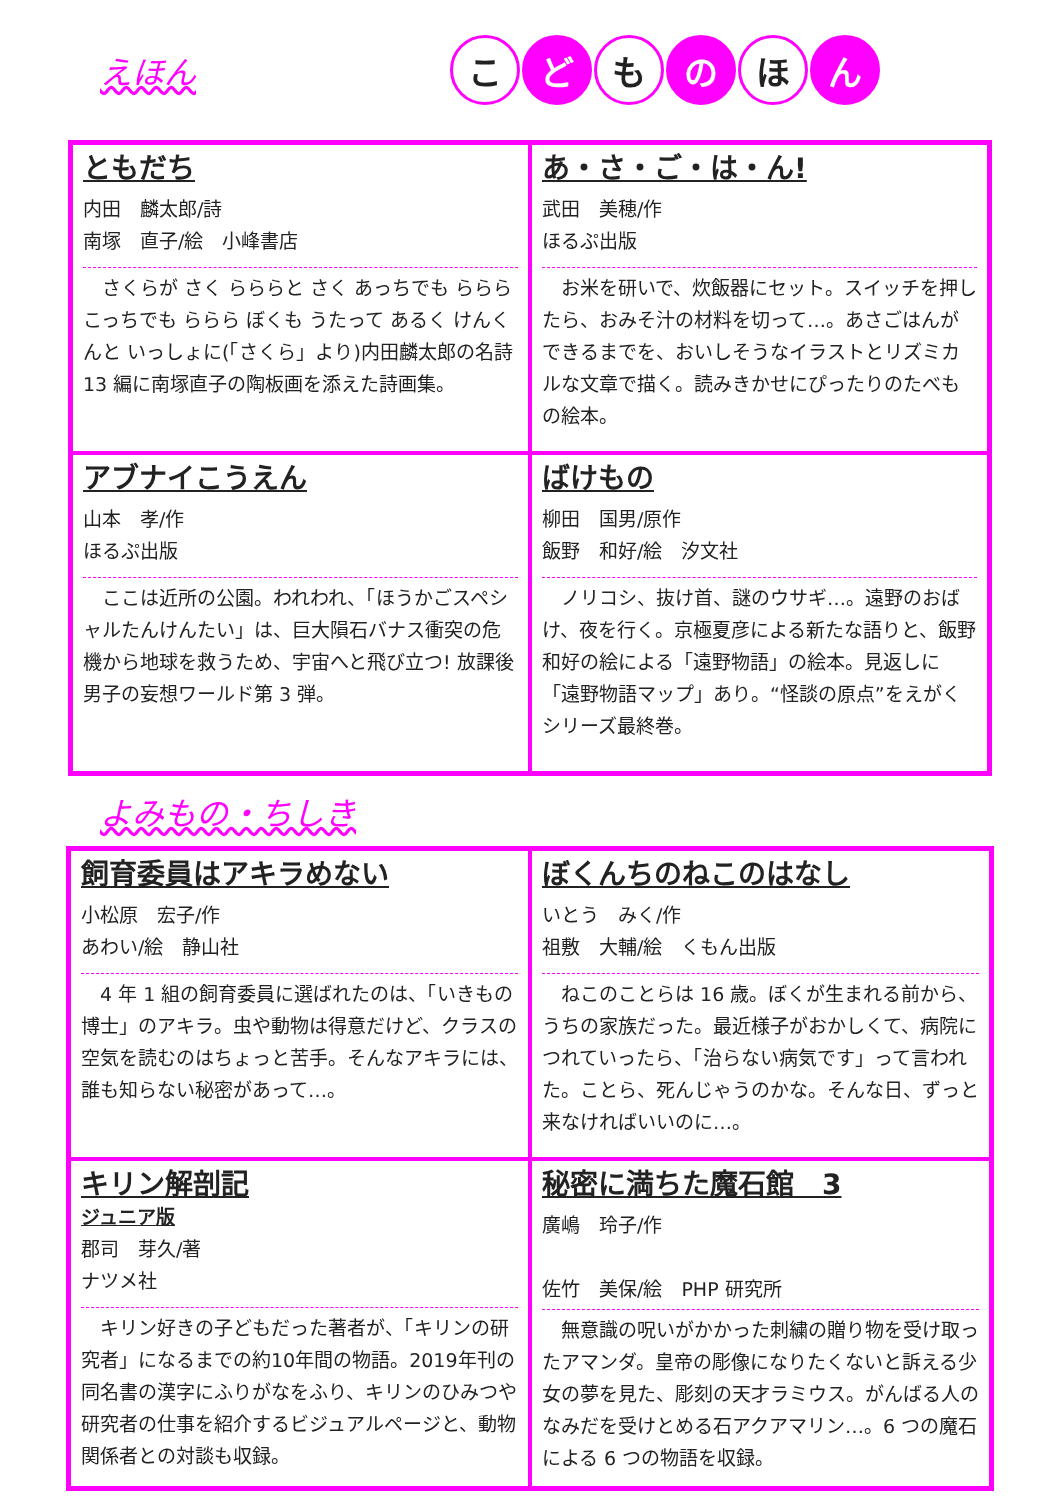えほん
こど も の ほ ん
ともだち
内田　麟太郎/詩
南塚　直子/絵　小峰書店
さくらが さく らららと さく あっちでも ららら こっちでも ららら ぼくも うたって あるく けんくんと いっしょに(「さくら」より)内田麟太郎の名詩 13 編に南塚直子の陶板画を添えた詩画集。
あ・さ・ご・は・ん!
武田　美穂/作
ほるぷ出版
お米を研いで、炊飯器にセット。スイッチを押したら、おみそ汁の材料を切って…。あさごはんができるまでを、おいしそうなイラストとリズミカルな文章で描く。読みきかせにぴったりのたべもの絵本。
アブナイこうえん
山本　孝/作
ほるぷ出版
ここは近所の公園。われわれ、「ほうかごスペシャルたんけんたい」は、巨大隕石バナス衝突の危機から地球を救うため、宇宙へと飛び立つ! 放課後男子の妄想ワールド第 3 弾。
ばけもの
柳田　国男/原作
飯野　和好/絵　汐文社
ノリコシ、抜け首、謎のウサギ…。遠野のおばけ、夜を行く。京極夏彦による新たな語りと、飯野和好の絵による「遠野物語」の絵本。見返しに「遠野物語マップ」あり。“怪談の原点”をえがくシリーズ最終巻。
よみもの・ちしき
飼育委員はアキラめない
小松原　宏子/作
あわい/絵　静山社
4 年 1 組の飼育委員に選ばれたのは、「いきもの博士」のアキラ。虫や動物は得意だけど、クラスの空気を読むのはちょっと苦手。そんなアキラには、誰も知らない秘密があって…。
ぼくんちのねこのはなし
いとう　みく/作
祖敷　大輔/絵　くもん出版
ねこのことらは 16 歳。ぼくが生まれる前から、うちの家族だった。最近様子がおかしくて、病院につれていったら、「治らない病気です」って言われた。ことら、死んじゃうのかな。そんな日、ずっと来なければいいのに…。
キリン解剖記
ジュニア版
郡司　芽久/著
ナツメ社
キリン好きの子どもだった著者が、「キリンの研究者」になるまでの約10年間の物語。2019年刊の同名書の漢字にふりがなをふり、キリンのひみつや研究者の仕事を紹介するビジュアルページと、動物関係者との対談も収録。
秘密に満ちた魔石館　3
廣嶋　玲子/作
佐竹　美保/絵　PHP 研究所
無意識の呪いがかかった刺繍の贈り物を受け取ったアマンダ。皇帝の彫像になりたくないと訴える少女の夢を見た、彫刻の天才ラミウス。がんばる人のなみだを受けとめる石アクアマリン…。6 つの魔石による 6 つの物語を収録。